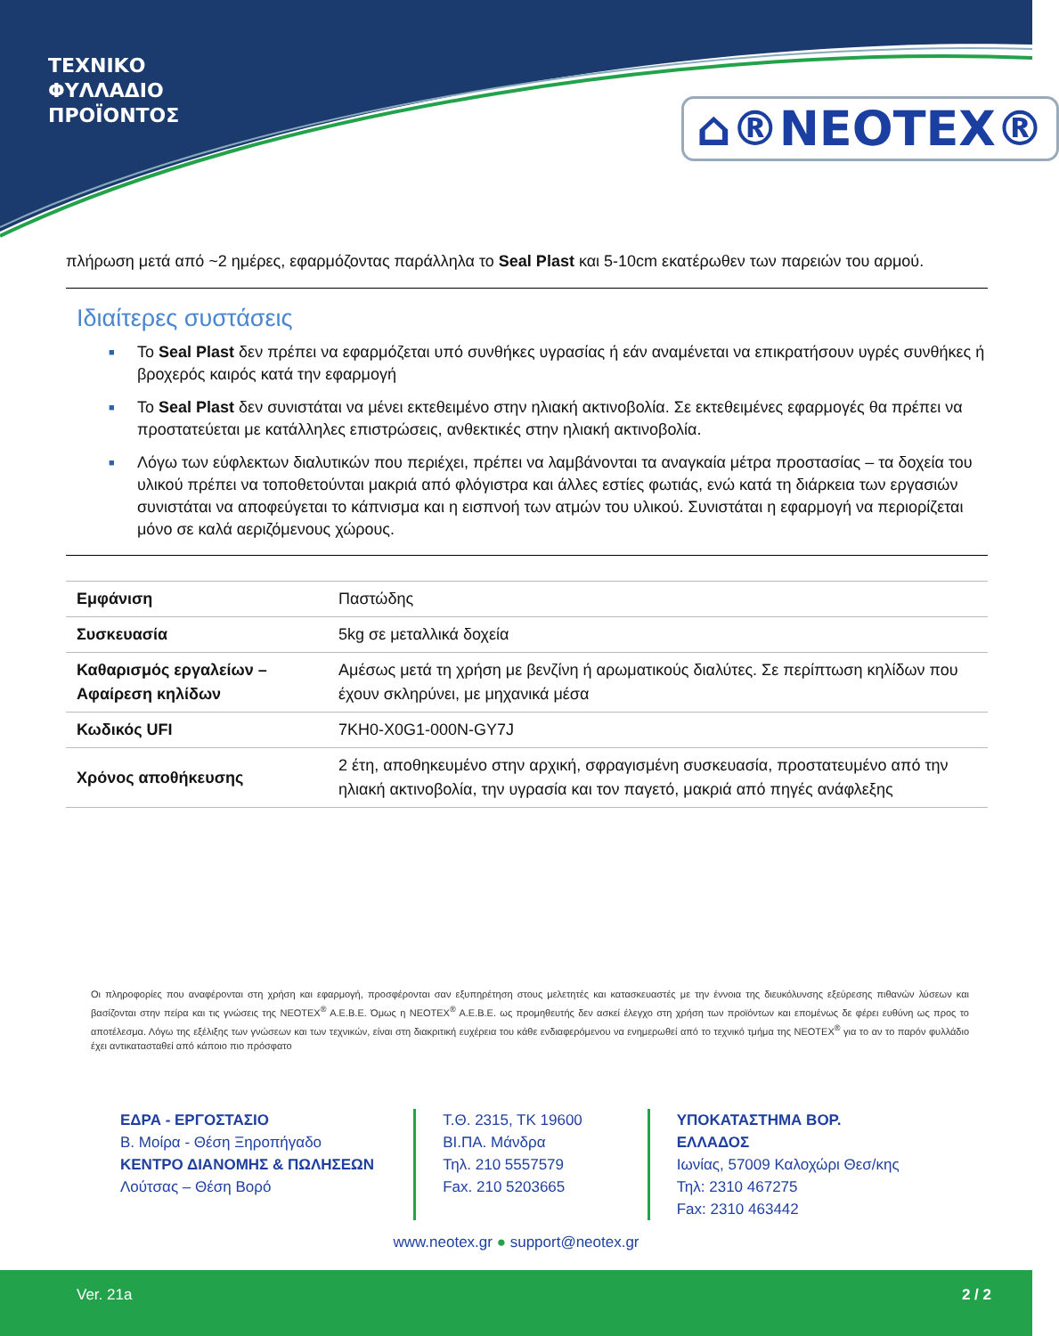ΤΕΧΝΙΚΟ
ΦΥΛΛΑΔΙΟ
ΠΡΟΪΟΝΤΟΣ
⌂®NEOTEX®
πλήρωση μετά από ~2 ημέρες, εφαρμόζοντας παράλληλα το Seal Plast και 5-10cm εκατέρωθεν των παρειών του αρμού.
Ιδιαίτερες συστάσεις
■ Το Seal Plast δεν πρέπει να εφαρμόζεται υπό συνθήκες υγρασίας ή εάν αναμένεται να επικρατήσουν υγρές συνθήκες ή βροχερός καιρός κατά την εφαρμογή
■ Το Seal Plast δεν συνιστάται να μένει εκτεθειμένο στην ηλιακή ακτινοβολία. Σε εκτεθειμένες εφαρμογές θα πρέπει να προστατεύεται με κατάλληλες επιστρώσεις, ανθεκτικές στην ηλιακή ακτινοβολία.
■ Λόγω των εύφλεκτων διαλυτικών που περιέχει, πρέπει να λαμβάνονται τα αναγκαία μέτρα προστασίας – τα δοχεία του υλικού πρέπει να τοποθετούνται μακριά από φλόγιστρα και άλλες εστίες φωτιάς, ενώ κατά τη διάρκεια των εργασιών συνιστάται να αποφεύγεται το κάπνισμα και η εισπνοή των ατμών του υλικού. Συνιστάται η εφαρμογή να περιορίζεται μόνο σε καλά αεριζόμενους χώρους.
| Εμφάνιση | Παστώδης |
| Συσκευασία | 5kg σε μεταλλικά δοχεία |
| Καθαρισμός εργαλείων – Αφαίρεση κηλίδων | Αμέσως μετά τη χρήση με βενζίνη ή αρωματικούς διαλύτες. Σε περίπτωση κηλίδων που έχουν σκληρύνει, με μηχανικά μέσα |
| Κωδικός UFI | 7KH0-X0G1-000N-GY7J |
| Χρόνος αποθήκευσης | 2 έτη, αποθηκευμένο στην αρχική, σφραγισμένη συσκευασία, προστατευμένο από την ηλιακή ακτινοβολία, την υγρασία και τον παγετό, μακριά από πηγές ανάφλεξης |
Οι πληροφορίες που αναφέρονται στη χρήση και εφαρμογή, προσφέρονται σαν εξυπηρέτηση στους μελετητές και κατασκευαστές με την έννοια της διευκόλυνσης εξεύρεσης πιθανών λύσεων και βασίζονται στην πείρα και τις γνώσεις της NEOTEX<sup>®</sup> A.E.B.E. Όμως η NEOTEX<sup>®</sup> A.E.B.E. ως προμηθευτής δεν ασκεί έλεγχο στη χρήση των προϊόντων και επομένως δε φέρει ευθύνη ως προς το αποτέλεσμα. Λόγω της εξέλιξης των γνώσεων και των τεχνικών, είναι στη διακριτική ευχέρεια του κάθε ενδιαφερόμενου να ενημερωθεί από το τεχνικό τμήμα της NEOTEX<sup>®</sup> για το αν το παρόν φυλλάδιο έχει αντικατασταθεί από κάποιο πιο πρόσφατο
ΕΔΡΑ - ΕΡΓΟΣΤΑΣΙΟ
Β. Μοίρα - Θέση Ξηροπήγαδο
ΚΕΝΤΡΟ ΔΙΑΝΟΜΗΣ & ΠΩΛΗΣΕΩΝ
Λούτσας – Θέση Βορό
Τ.Θ. 2315, ΤΚ 19600
ΒΙ.ΠΑ. Μάνδρα
Τηλ. 210 5557579
Fax. 210 5203665
ΥΠΟΚΑΤΑΣΤΗΜΑ ΒΟΡ. ΕΛΛΑΔΟΣ
Ιωνίας, 57009 Καλοχώρι Θεσ/κης
Τηλ: 2310 467275
Fax: 2310 463442
www.neotex.gr ● support@neotex.gr
Ver. 21a 2 / 2